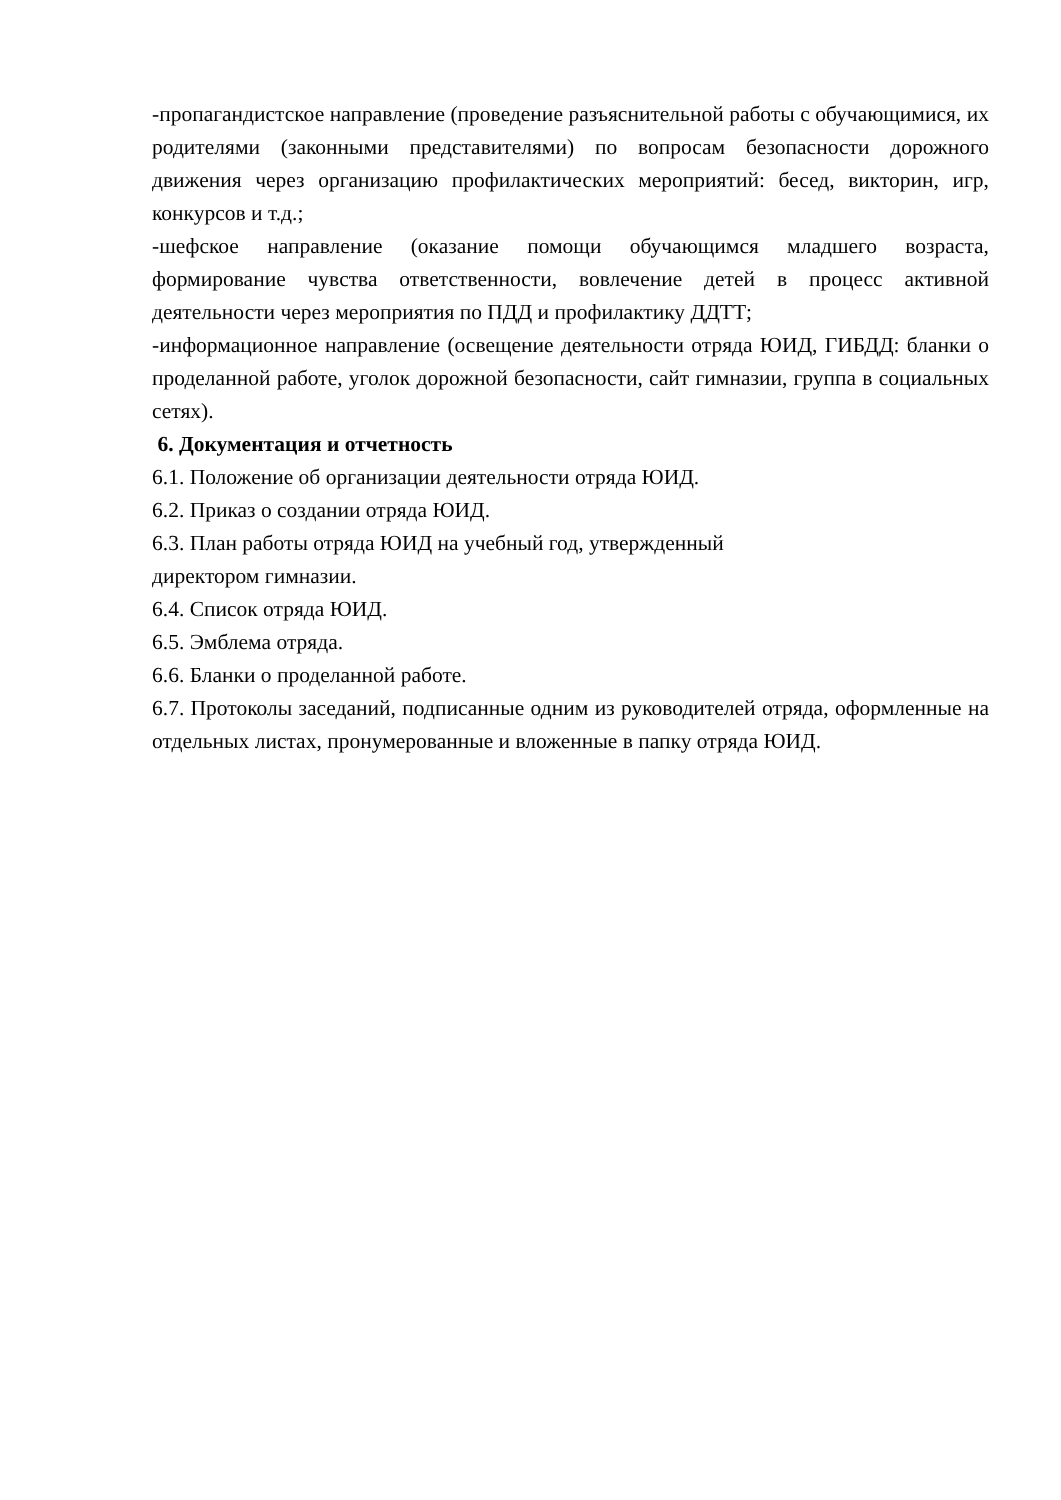-пропагандистское направление (проведение разъяснительной работы с обучающимися, их родителями (законными представителями) по вопросам безопасности дорожного движения через организацию профилактических мероприятий: бесед, викторин, игр, конкурсов и т.д.;
-шефское направление (оказание помощи обучающимся младшего возраста, формирование чувства ответственности, вовлечение детей в процесс активной деятельности через мероприятия по ПДД и профилактику ДДТТ;
-информационное направление (освещение деятельности отряда ЮИД, ГИБДД: бланки о проделанной работе, уголок дорожной безопасности, сайт гимназии, группа в социальных сетях).
6. Документация и отчетность
6.1. Положение об организации деятельности отряда ЮИД.
6.2. Приказ о создании отряда ЮИД.
6.3. План работы отряда ЮИД на учебный год, утвержденный
директором гимназии.
6.4. Список отряда ЮИД.
6.5. Эмблема отряда.
6.6. Бланки о проделанной работе.
6.7. Протоколы заседаний, подписанные одним из руководителей отряда, оформленные на отдельных листах, пронумерованные и вложенные в папку отряда ЮИД.